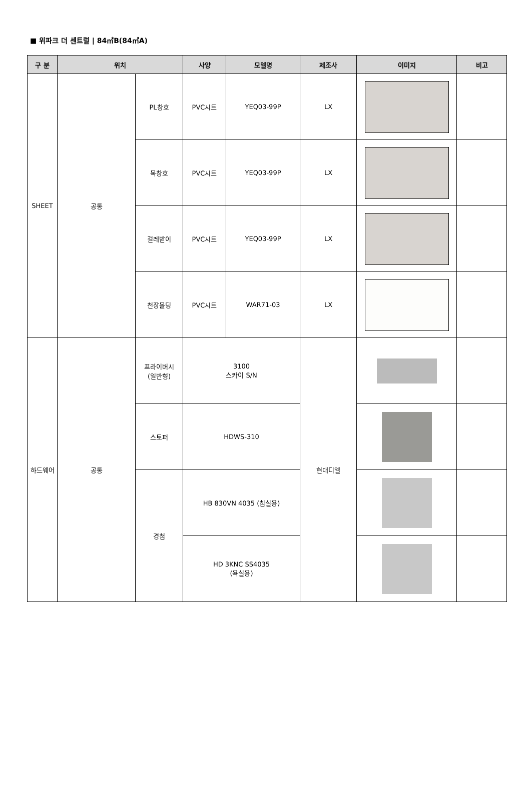■ 위파크 더 센트럴 | 84㎡B(84㎡A)
| 구 분 | 위치 | | 사양 | 모델명 | 제조사 | 이미지 | 비고 |
| --- | --- | --- | --- | --- | --- | --- | --- |
| SHEET | 공통 | PL창호 | PVC시트 | YEQ03-99P | LX | | |
| | | 목창호 | PVC시트 | YEQ03-99P | LX | | |
| | | 걸레받이 | PVC시트 | YEQ03-99P | LX | | |
| | | 천장몰딩 | PVC시트 | WAR71-03 | LX | | |
| 하드웨어 | 공통 | 프라이버시 (일반형) | 3100 스카이 S/N | | 현대디엘 | | |
| | | 스토퍼 | HDWS-310 | | | | |
| | | 경첩 | HB 830VN 4035 (침실용) | | | | |
| | | | HD 3KNC SS4035 (욕실용) | | | | |